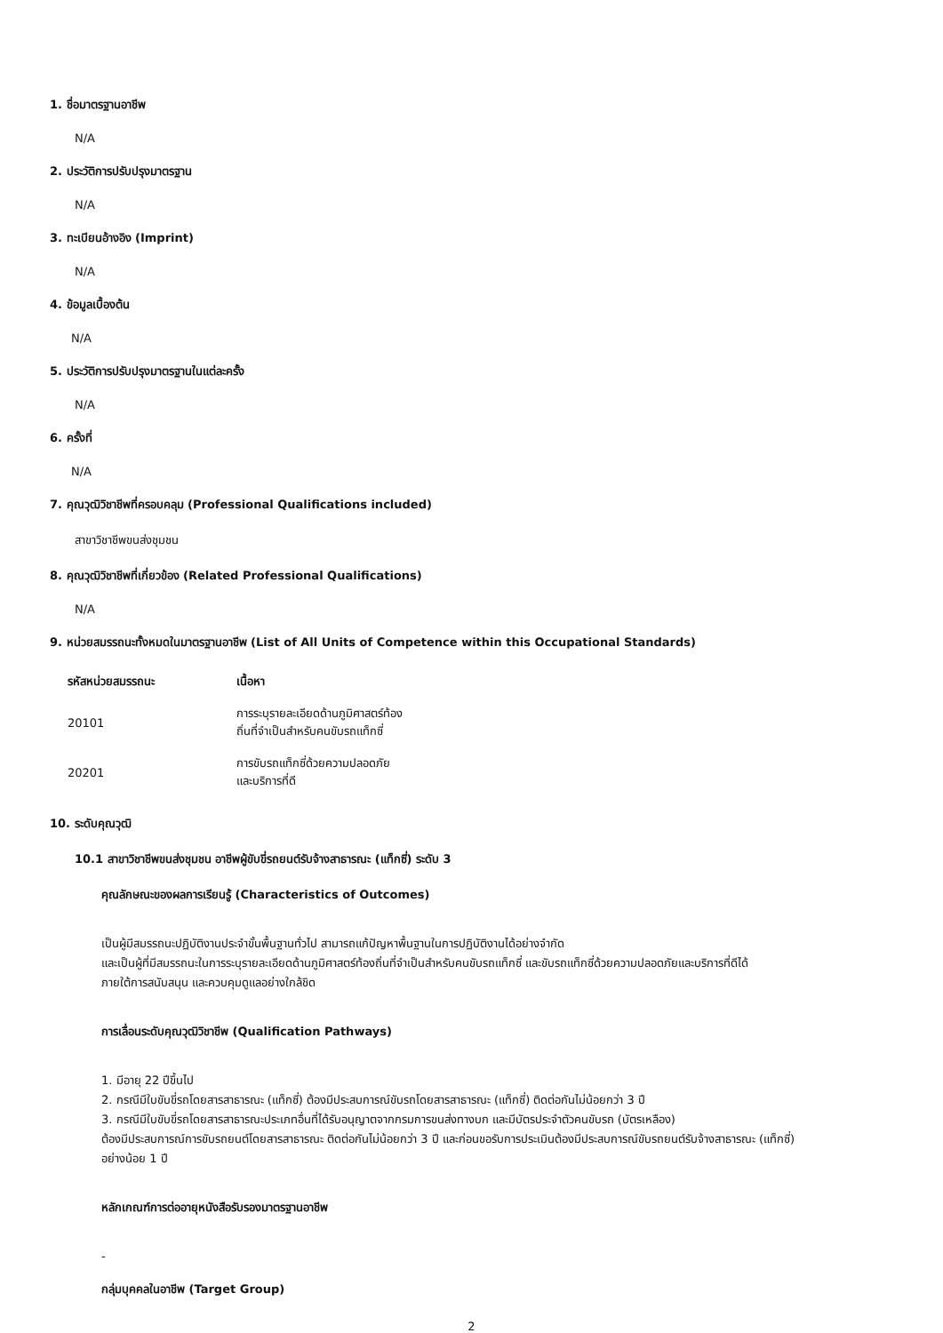1. ชื่อมาตรฐานอาชีพ
N/A
2. ประวัติการปรับปรุงมาตรฐาน
N/A
3. ทะเบียนอ้างอิง (Imprint)
N/A
4. ข้อมูลเบื้องต้น
N/A
5. ประวัติการปรับปรุงมาตรฐานในแต่ละครั้ง
N/A
6. ครั้งที่
N/A
7. คุณวุฒิวิชาชีพที่ครอบคลุม (Professional Qualifications included)
สาขาวิชาชีพขนส่งชุมชน
8. คุณวุฒิวิชาชีพที่เกี่ยวข้อง (Related Professional Qualifications)
N/A
9. หน่วยสมรรถนะทั้งหมดในมาตรฐานอาชีพ (List of All Units of Competence within this Occupational Standards)
| รหัสหน่วยสมรรถนะ | เนื้อหา |
| --- | --- |
| 20101 | การระบุรายละเอียดด้านภูมิศาสตร์ท้องถิ่นที่จำเป็นสำหรับคนขับรถแท็กซี่ |
| 20201 | การขับรถแท็กซี่ด้วยความปลอดภัยและบริการที่ดี |
10. ระดับคุณวุฒิ
10.1 สาขาวิชาชีพขนส่งชุมชน อาชีพผู้ขับขี่รถยนต์รับจ้างสาธารณะ (แท็กซี่) ระดับ 3
คุณลักษณะของผลการเรียนรู้ (Characteristics of Outcomes)
เป็นผู้มีสมรรถนะปฏิบัติงานประจำขั้นพื้นฐานทั่วไป สามารถแก้ปัญหาพื้นฐานในการปฏิบัติงานได้อย่างจำกัด
และเป็นผู้ที่มีสมรรถนะในการระบุรายละเอียดด้านภูมิศาสตร์ท้องถิ่นที่จำเป็นสำหรับคนขับรถแท็กซี่ และขับรถแท็กซี่ด้วยความปลอดภัยและบริการที่ดีได้
ภายใต้การสนับสนุน และควบคุมดูแลอย่างใกล้ชิด
การเลื่อนระดับคุณวุฒิวิชาชีพ (Qualification Pathways)
1. มีอายุ 22 ปีขึ้นไป
2. กรณีมีใบขับขี่รถโดยสารสาธารณะ (แท็กซี่) ต้องมีประสบการณ์ขับรถโดยสารสาธารณะ (แท็กซี่) ติดต่อกันไม่น้อยกว่า 3 ปี
3. กรณีมีใบขับขี่รถโดยสารสาธารณะประเภทอื่นที่ได้รับอนุญาตจากกรมการขนส่งทางบก และมีบัตรประจำตัวคนขับรถ (บัตรเหลือง)
ต้องมีประสบการณ์การขับรถยนต์โดยสารสาธารณะ ติดต่อกันไม่น้อยกว่า 3 ปี และก่อนขอรับการประเมินต้องมีประสบการณ์ขับรถยนต์รับจ้างสาธารณะ (แท็กซี่)
อย่างน้อย 1 ปี
หลักเกณฑ์การต่ออายุหนังสือรับรองมาตรฐานอาชีพ
-
กลุ่มบุคคลในอาชีพ (Target Group)
2